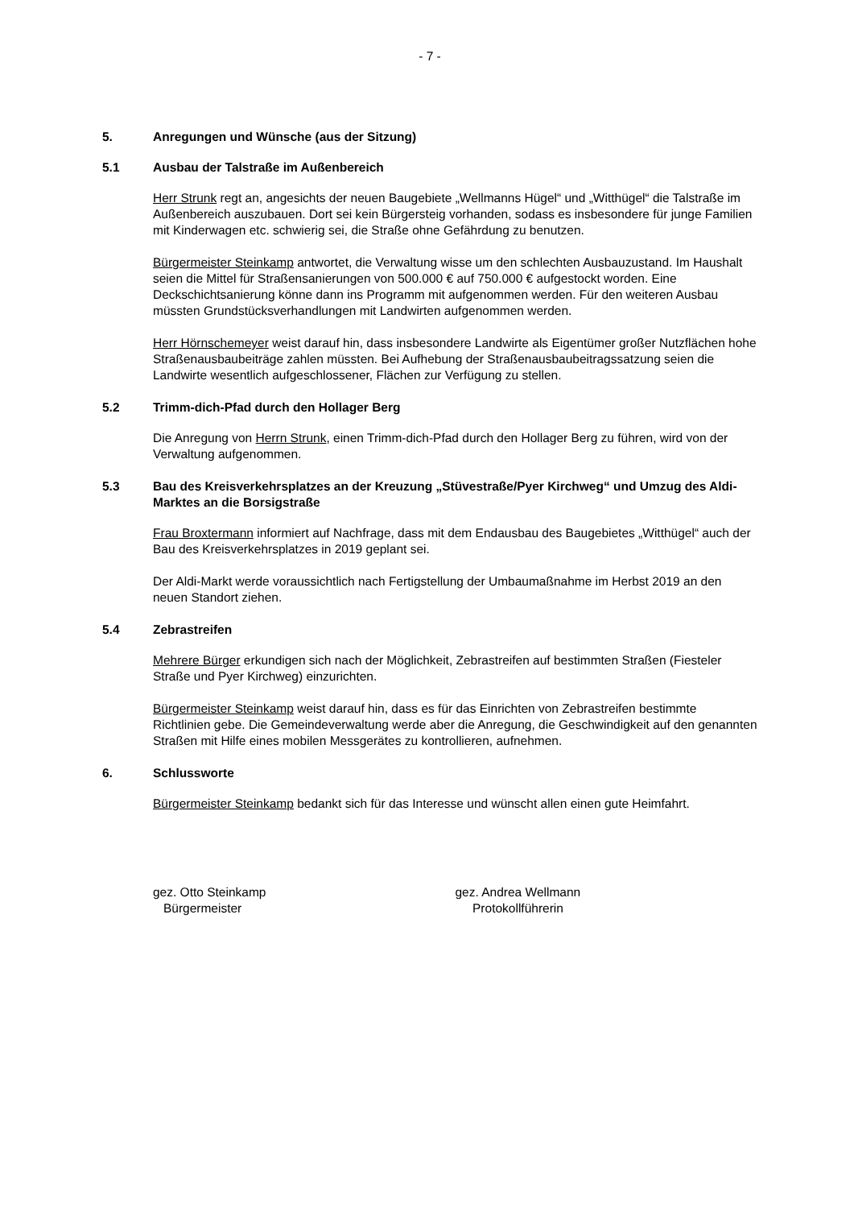- 7 -
5. Anregungen und Wünsche (aus der Sitzung)
5.1 Ausbau der Talstraße im Außenbereich
Herr Strunk regt an, angesichts der neuen Baugebiete „Wellmanns Hügel“ und „Witthügel“ die Talstraße im Außenbereich auszubauen. Dort sei kein Bürgersteig vorhanden, sodass es insbesondere für junge Familien mit Kinderwagen etc. schwierig sei, die Straße ohne Gefährdung zu benutzen.
Bürgermeister Steinkamp antwortet, die Verwaltung wisse um den schlechten Ausbauzustand. Im Haushalt seien die Mittel für Straßensanierungen von 500.000 € auf 750.000 € aufgestockt worden. Eine Deckschichtsanierung könne dann ins Programm mit aufgenommen werden. Für den weiteren Ausbau müssten Grundstücksverhandlungen mit Landwirten aufgenommen werden.
Herr Hörnschemeyer weist darauf hin, dass insbesondere Landwirte als Eigentümer großer Nutzflächen hohe Straßenausbaubeiträge zahlen müssten. Bei Aufhebung der Straßenausbaubeitragssatzung seien die Landwirte wesentlich aufgeschlossener, Flächen zur Verfügung zu stellen.
5.2 Trimm-dich-Pfad durch den Hollager Berg
Die Anregung von Herrn Strunk, einen Trimm-dich-Pfad durch den Hollager Berg zu führen, wird von der Verwaltung aufgenommen.
5.3 Bau des Kreisverkehrsplatzes an der Kreuzung „Stüvestraße/Pyer Kirchweg“ und Umzug des Aldi-Marktes an die Borsigstraße
Frau Broxtermann informiert auf Nachfrage, dass mit dem Endausbau des Baugebietes „Witthügel“ auch der Bau des Kreisverkehrsplatzes in 2019 geplant sei.
Der Aldi-Markt werde voraussichtlich nach Fertigstellung der Umbaumaßnahme im Herbst 2019 an den neuen Standort ziehen.
5.4 Zebrastreifen
Mehrere Bürger erkundigen sich nach der Möglichkeit, Zebrastreifen auf bestimmten Straßen (Fiesteler Straße und Pyer Kirchweg) einzurichten.
Bürgermeister Steinkamp weist darauf hin, dass es für das Einrichten von Zebrastreifen bestimmte Richtlinien gebe. Die Gemeindeverwaltung werde aber die Anregung, die Geschwindigkeit auf den genannten Straßen mit Hilfe eines mobilen Messgerätes zu kontrollieren, aufnehmen.
6. Schlussworte
Bürgermeister Steinkamp bedankt sich für das Interesse und wünscht allen einen gute Heimfahrt.
gez. Otto Steinkamp
Bürgermeister
gez. Andrea Wellmann
Protokollführerin